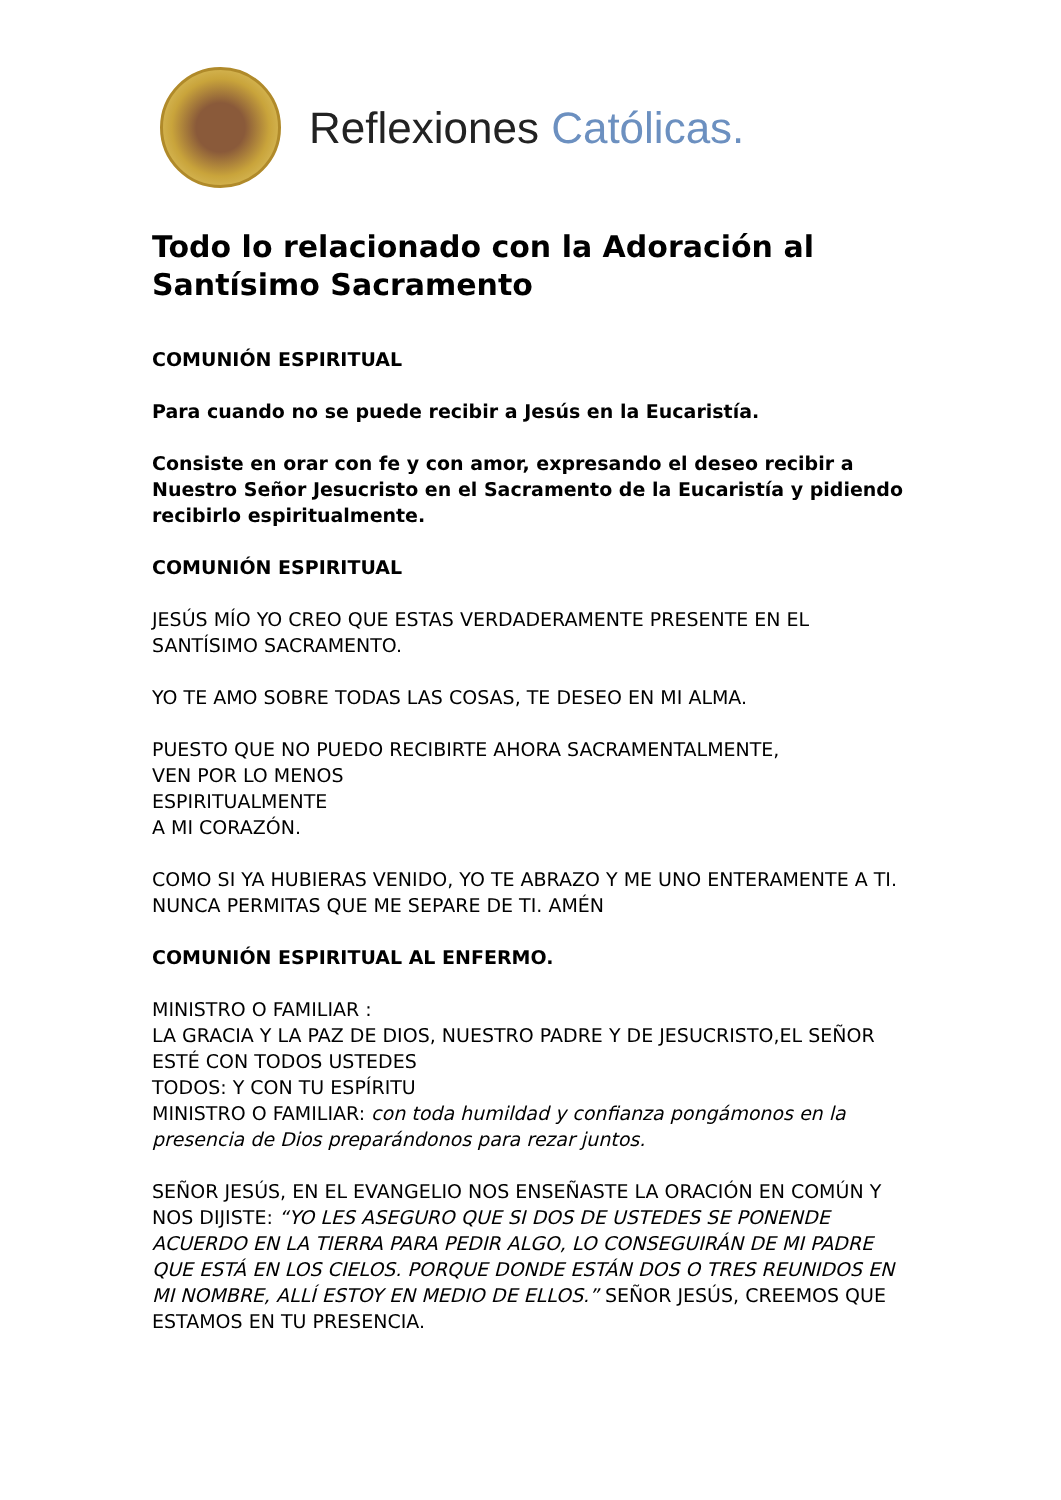Reflexiones Católicas.
Todo lo relacionado con la Adoración al Santísimo Sacramento
COMUNIÓN ESPIRITUAL
Para cuando no se puede recibir a Jesús en la Eucaristía.
Consiste en orar con fe y con amor, expresando el deseo recibir a Nuestro Señor Jesucristo en el Sacramento de la Eucaristía y pidiendo recibirlo espiritualmente.
COMUNIÓN ESPIRITUAL
JESÚS MÍO YO CREO QUE ESTAS VERDADERAMENTE PRESENTE EN EL SANTÍSIMO SACRAMENTO.
YO TE AMO SOBRE TODAS LAS COSAS, TE DESEO EN MI ALMA.
PUESTO QUE NO PUEDO RECIBIRTE AHORA SACRAMENTALMENTE,
VEN POR LO MENOS
ESPIRITUALMENTE
A MI CORAZÓN.
COMO SI YA HUBIERAS VENIDO, YO TE ABRAZO Y ME UNO ENTERAMENTE A TI. NUNCA PERMITAS QUE ME SEPARE DE TI. AMÉN
COMUNIÓN ESPIRITUAL AL ENFERMO.
MINISTRO O FAMILIAR :
LA GRACIA Y LA PAZ DE DIOS, NUESTRO PADRE Y DE JESUCRISTO,EL SEÑOR ESTÉ CON TODOS USTEDES
TODOS: Y CON TU ESPÍRITU
MINISTRO O FAMILIAR: con toda humildad y confianza pongámonos en la presencia de Dios preparándonos para rezar juntos.
SEÑOR JESÚS, EN EL EVANGELIO NOS ENSEÑASTE LA ORACIÓN EN COMÚN Y NOS DIJISTE: “YO LES ASEGURO QUE SI DOS DE USTEDES SE PONENDE ACUERDO EN LA TIERRA PARA PEDIR ALGO, LO CONSEGUIRÁN DE MI PADRE QUE ESTÁ EN LOS CIELOS. PORQUE DONDE ESTÁN DOS O TRES REUNIDOS EN MI NOMBRE, ALLÍ ESTOY EN MEDIO DE ELLOS.” SEÑOR JESÚS, CREEMOS QUE ESTAMOS EN TU PRESENCIA.